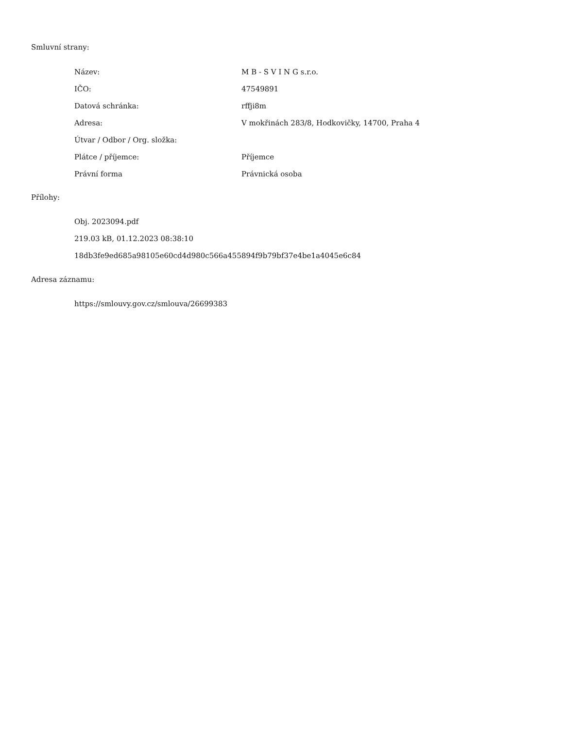Smluvní strany:
| Název: | M B - S V I N G s.r.o. |
| IČO: | 47549891 |
| Datová schránka: | rffji8m |
| Adresa: | V mokřinách 283/8, Hodkovičky, 14700, Praha 4 |
| Útvar / Odbor / Org. složka: | |
| Plátce / příjemce: | Příjemce |
| Právní forma | Právnická osoba |
Přílohy:
Obj. 2023094.pdf
219.03 kB, 01.12.2023 08:38:10
18db3fe9ed685a98105e60cd4d980c566a455894f9b79bf37e4be1a4045e6c84
Adresa záznamu:
https://smlouvy.gov.cz/smlouva/26699383